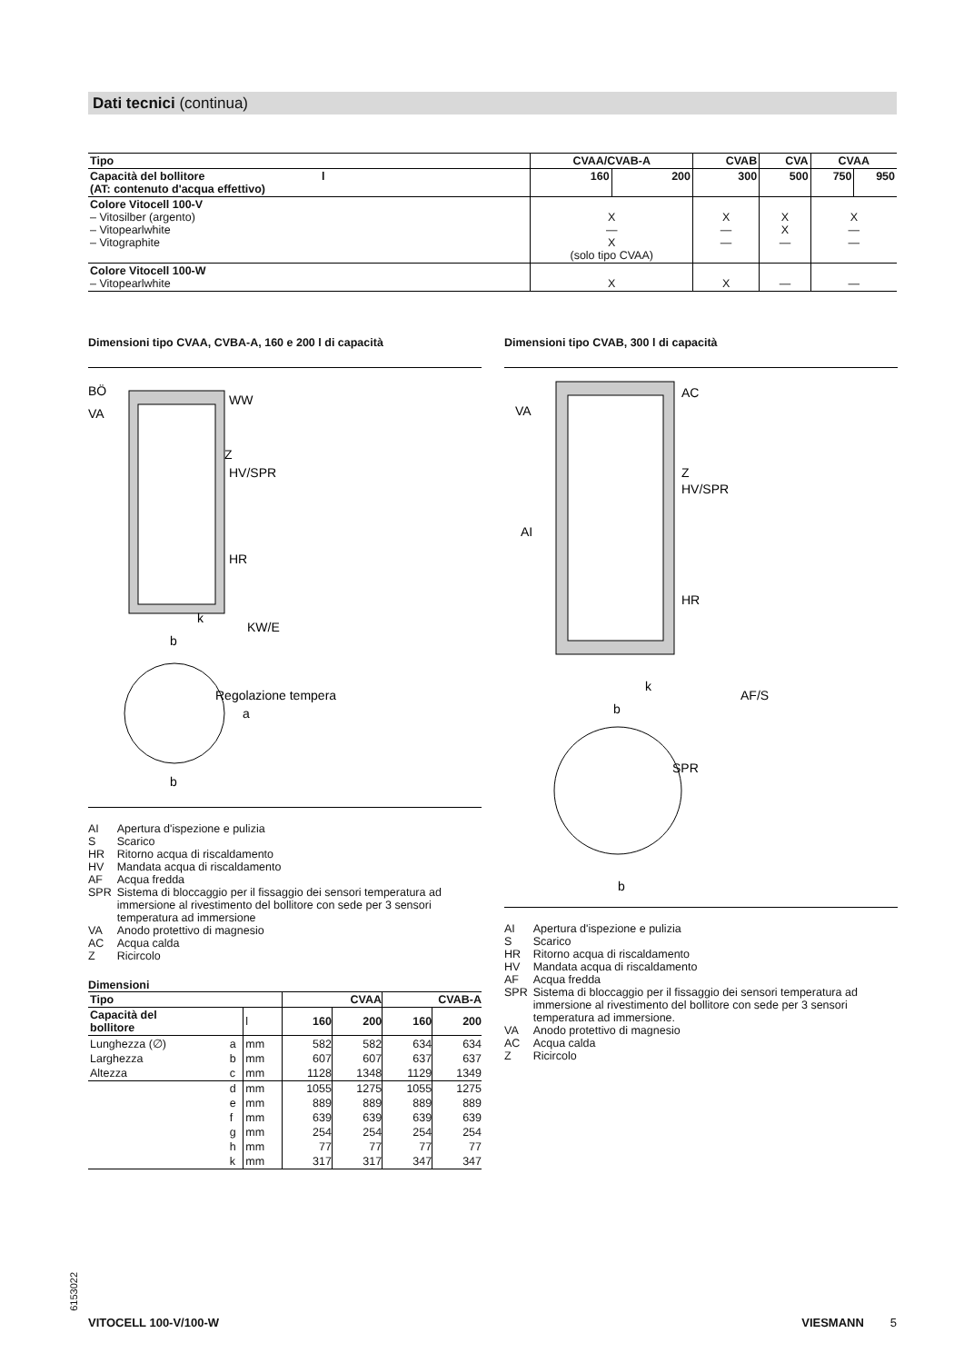Dati tecnici (continua)
| Tipo | CVAA/CVAB-A | | CVAB | CVA | CVAA | |
| Capacità del bollitore l (AT: contenuto d'acqua effettivo) | 160 | 200 | 300 | 500 | 750 | 950 |
| Colore Vitocell 100-V – Vitosilber (argento) – Vitopearlwhite – Vitographite | X — X (solo tipo CVAA) | | X — — | X X — | X — — | |
| Colore Vitocell 100-W – Vitopearlwhite | X | | X | — | — | |
Dimensioni tipo CVAA, CVBA-A, 160 e 200 l di capacità
BÖ
VA
WW
Z
HV/SPR
HR
KW/E
k
b
Regolazione tempera
b
a
| AI | Apertura d'ispezione e pulizia |
| S | Scarico |
| HR | Ritorno acqua di riscaldamento |
| HV | Mandata acqua di riscaldamento |
| AF | Acqua fredda |
| SPR | Sistema di bloccaggio per il fissaggio dei sensori temperatura ad immersione al rivestimento del bollitore con sede per 3 sensori temperatura ad immersione |
| VA | Anodo protettivo di magnesio |
| AC | Acqua calda |
| Z | Ricircolo |
Dimensioni
| Tipo | | | CVAA | | CVAB-A | |
| Capacità del bollitore | | l | 160 | 200 | 160 | 200 |
| Lunghezza (∅) | a | mm | 582 | 582 | 634 | 634 |
| Larghezza | b | mm | 607 | 607 | 637 | 637 |
| Altezza | c | mm | 1128 | 1348 | 1129 | 1349 |
| | d | mm | 1055 | 1275 | 1055 | 1275 |
| | e | mm | 889 | 889 | 889 | 889 |
| | f | mm | 639 | 639 | 639 | 639 |
| | g | mm | 254 | 254 | 254 | 254 |
| | h | mm | 77 | 77 | 77 | 77 |
| | k | mm | 317 | 317 | 347 | 347 |
Dimensioni tipo CVAB, 300 l di capacità
AC
VA
Z
HV/SPR
AI
HR
AF/S
k
b
SPR
b
| AI | Apertura d'ispezione e pulizia |
| S | Scarico |
| HR | Ritorno acqua di riscaldamento |
| HV | Mandata acqua di riscaldamento |
| AF | Acqua fredda |
| SPR | Sistema di bloccaggio per il fissaggio dei sensori temperatura ad immersione al rivestimento del bollitore con sede per 3 sensori temperatura ad immersione. |
| VA | Anodo protettivo di magnesio |
| AC | Acqua calda |
| Z | Ricircolo |
6153022
VITOCELL 100-V/100-W VIESMANN 5